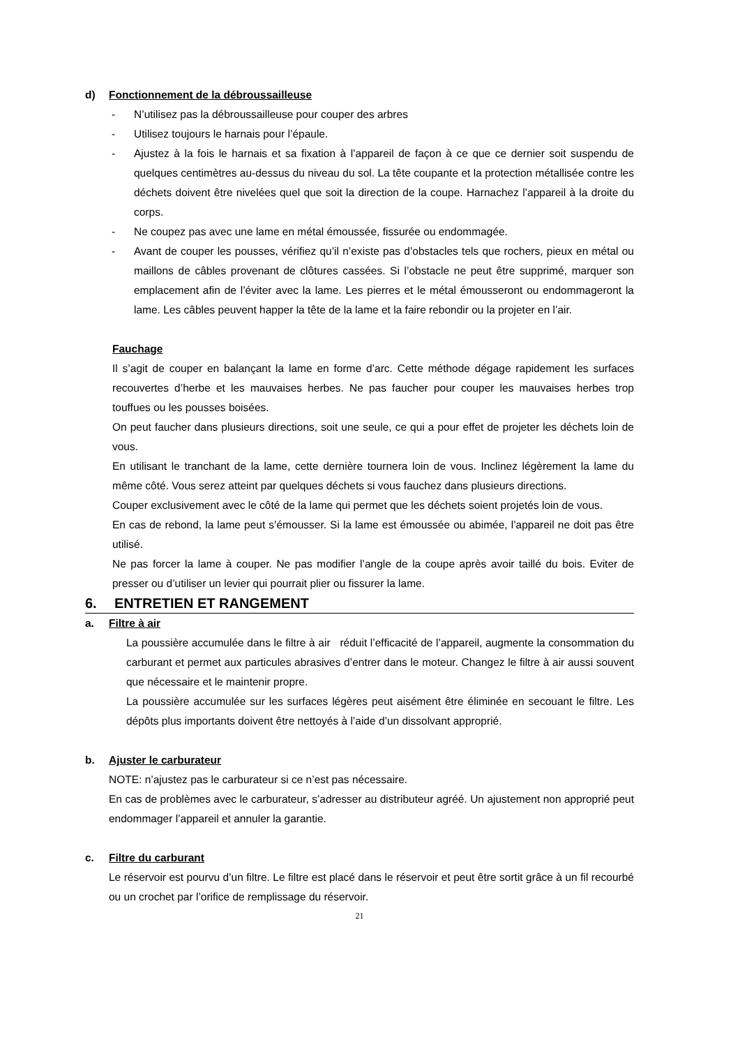d) Fonctionnement de la débroussailleuse
-
N’utilisez pas la débroussailleuse pour couper des arbres
-
Utilisez toujours le harnais pour l’épaule.
-
Ajustez à la fois le harnais et sa fixation à l’appareil de façon à ce que ce dernier soit suspendu de quelques centimètres au-dessus du niveau du sol. La tête coupante et la protection métallisée contre les déchets doivent être nivelées quel que soit la direction de la coupe. Harnachez l’appareil à la droite du corps.
-
Ne coupez pas avec une lame en métal émoussée, fissurée ou endommagée.
-
Avant de couper les pousses, vérifiez qu’il n’existe pas d’obstacles tels que rochers, pieux en métal ou maillons de câbles provenant de clôtures cassées. Si l’obstacle ne peut être supprimé, marquer son emplacement afin de l’éviter avec la lame. Les pierres et le métal émousseront ou endommageront la lame. Les câbles peuvent happer la tête de la lame et la faire rebondir ou la projeter en l’air.
Fauchage
Il s’agit de couper en balançant la lame en forme d’arc. Cette méthode dégage rapidement les surfaces recouvertes d’herbe et les mauvaises herbes. Ne pas faucher pour couper les mauvaises herbes trop touffues ou les pousses boisées.
On peut faucher dans plusieurs directions, soit une seule, ce qui a pour effet de projeter les déchets loin de vous.
En utilisant le tranchant de la lame, cette dernière tournera loin de vous. Inclinez légèrement la lame du même côté. Vous serez atteint par quelques déchets si vous fauchez dans plusieurs directions.
Couper exclusivement avec le côté de la lame qui permet que les déchets soient projetés loin de vous.
En cas de rebond, la lame peut s’émousser. Si la lame est émoussée ou abimée, l’appareil ne doit pas être utilisé.
Ne pas forcer la lame à couper. Ne pas modifier l’angle de la coupe après avoir taillé du bois. Eviter de presser ou d’utiliser un levier qui pourrait plier ou fissurer la lame.
6. ENTRETIEN ET RANGEMENT
a. Filtre à air
La poussière accumulée dans le filtre à air réduit l’efficacité de l’appareil, augmente la consommation du carburant et permet aux particules abrasives d’entrer dans le moteur. Changez le filtre à air aussi souvent que nécessaire et le maintenir propre.
La poussière accumulée sur les surfaces légères peut aisément être éliminée en secouant le filtre. Les dépôts plus importants doivent être nettoyés à l’aide d’un dissolvant approprié.
b. Ajuster le carburateur
NOTE: n’ajustez pas le carburateur si ce n’est pas nécessaire.
En cas de problèmes avec le carburateur, s’adresser au distributeur agréé. Un ajustement non approprié peut endommager l’appareil et annuler la garantie.
c. Filtre du carburant
Le réservoir est pourvu d’un filtre. Le filtre est placé dans le réservoir et peut être sortit grâce à un fil recourbé ou un crochet par l’orifice de remplissage du réservoir.
21